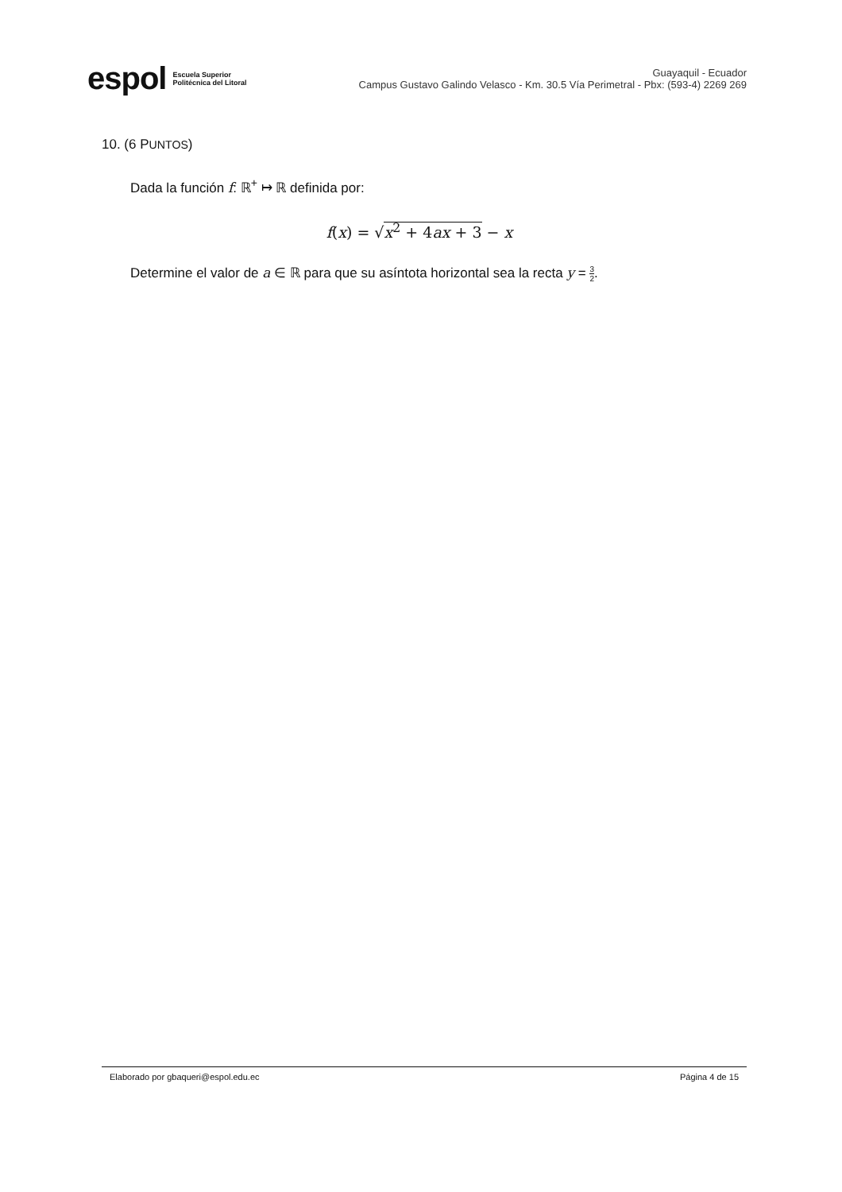espol Escuela Superior
Politécnica del Litoral
Guayaquil - Ecuador
Campus Gustavo Galindo Velasco - Km. 30.5 Vía Perimetral - Pbx: (593-4) 2269 269
10. (6 PUNTOS)
Dada la función f: ℝ<sup>+</sup> ↦ ℝ definida por:
f(x) = √x<sup>2</sup> + 4ax + 3 − x
Determine el valor de a ∈ ℝ para que su asíntota horizontal sea la recta y = 3 2.
Elaborado por gbaqueri@espol.edu.ec Página 4 de 15